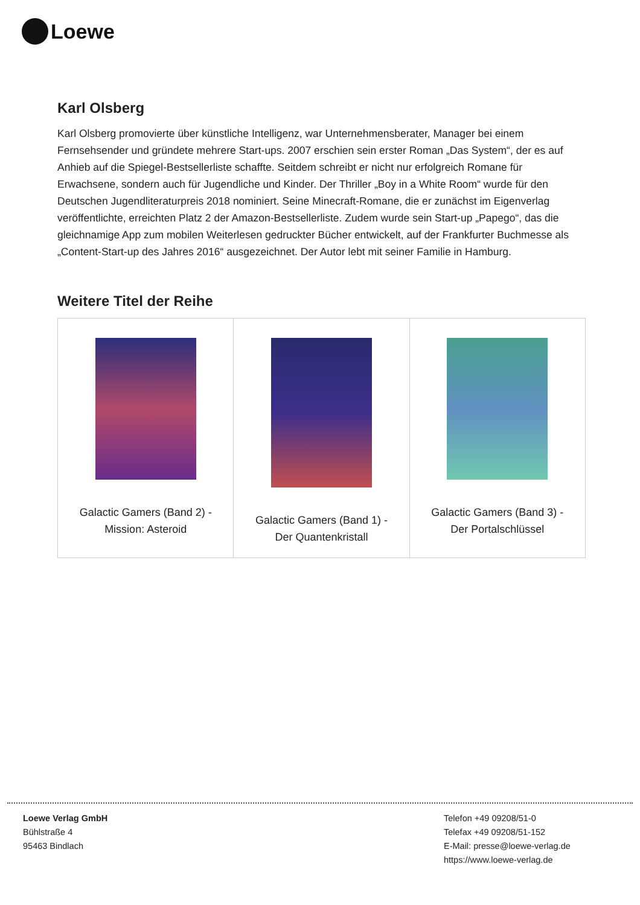Loewe
Karl Olsberg
Karl Olsberg promovierte über künstliche Intelligenz, war Unternehmensberater, Manager bei einem Fernsehsender und gründete mehrere Start-ups. 2007 erschien sein erster Roman „Das System“, der es auf Anhieb auf die Spiegel-Bestsellerliste schaffte. Seitdem schreibt er nicht nur erfolgreich Romane für Erwachsene, sondern auch für Jugendliche und Kinder. Der Thriller „Boy in a White Room“ wurde für den Deutschen Jugendliteraturpreis 2018 nominiert. Seine Minecraft-Romane, die er zunächst im Eigenverlag veröffentlichte, erreichten Platz 2 der Amazon-Bestsellerliste. Zudem wurde sein Start-up „Papego“, das die gleichnamige App zum mobilen Weiterlesen gedruckter Bücher entwickelt, auf der Frankfurter Buchmesse als „Content-Start-up des Jahres 2016“ ausgezeichnet. Der Autor lebt mit seiner Familie in Hamburg.
Weitere Titel der Reihe
| Galactic Gamers (Band 2) - Mission: Asteroid | Galactic Gamers (Band 1) - Der Quantenkristall | Galactic Gamers (Band 3) - Der Portalschlüssel |
Loewe Verlag GmbH
Bühlstraße 4
95463 Bindlach
Telefon +49 09208/51-0
Telefax +49 09208/51-152
E-Mail: presse@loewe-verlag.de
https://www.loewe-verlag.de